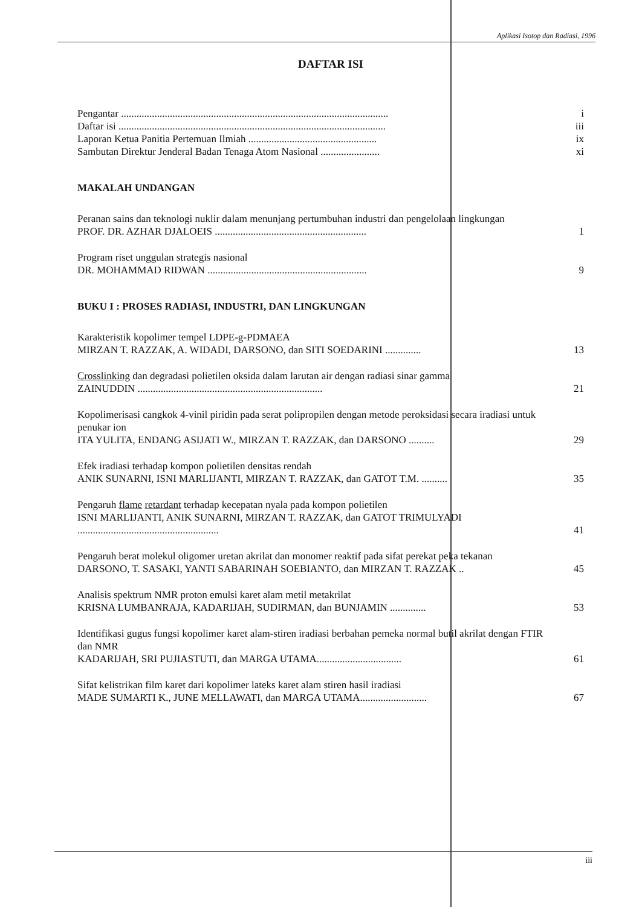Aplikasi Isotop dan Radiasi, 1996
DAFTAR ISI
Pengantar ........................................................................................................ i
Daftar isi ........................................................................................................ iii
Laporan Ketua Panitia Pertemuan Ilmiah .................................................. ix
Sambutan Direktur Jenderal Badan Tenaga Atom Nasional ....................... xi
MAKALAH UNDANGAN
Peranan sains dan teknologi nuklir dalam menunjang pertumbuhan industri dan pengelolaan lingkungan
PROF. DR. AZHAR DJALOEIS ........................................................... 1
Program riset unggulan strategis nasional
DR. MOHAMMAD RIDWAN .............................................................. 9
BUKU I : PROSES RADIASI, INDUSTRI, DAN LINGKUNGAN
Karakteristik kopolimer tempel LDPE-g-PDMAEA
MIRZAN T. RAZZAK, A. WIDADI, DARSONO, dan SITI SOEDARINI .............. 13
Crosslinking dan degradasi polietilen oksida dalam larutan air dengan radiasi sinar gamma
ZAINUDDIN ........................................................................ 21
Kopolimerisasi cangkok 4-vinil piridin pada serat polipropilen dengan metode peroksidasi secara iradiasi untuk penukar ion
ITA YULITA, ENDANG ASIJATI W., MIRZAN T. RAZZAK, dan DARSONO .......... 29
Efek iradiasi terhadap kompon polietilen densitas rendah
ANIK SUNARNI, ISNI MARLIJANTI, MIRZAN T. RAZZAK, dan GATOT T.M. .......... 35
Pengaruh flame retardant terhadap kecepatan nyala pada kompon polietilen
ISNI MARLIJANTI, ANIK SUNARNI, MIRZAN T. RAZZAK, dan GATOT TRIMULYADI ....................................................... 41
Pengaruh berat molekul oligomer uretan akrilat dan monomer reaktif pada sifat perekat peka tekanan
DARSONO, T. SASAKI, YANTI SABARINAH SOEBIANTO, dan MIRZAN T. RAZZAK .. 45
Analisis spektrum NMR proton emulsi karet alam metil metakrilat
KRISNA LUMBANRAJA, KADARIJAH, SUDIRMAN, dan BUNJAMIN .............. 53
Identifikasi gugus fungsi kopolimer karet alam-stiren iradiasi berbahan pemeka normal butil akrilat dengan FTIR dan NMR
KADARIJAH, SRI PUJIASTUTI, dan MARGA UTAMA................................. 61
Sifat kelistrikan film karet dari kopolimer lateks karet alam stiren hasil iradiasi
MADE SUMARTI K., JUNE MELLAWATI, dan MARGA UTAMA.......................... 67
iii